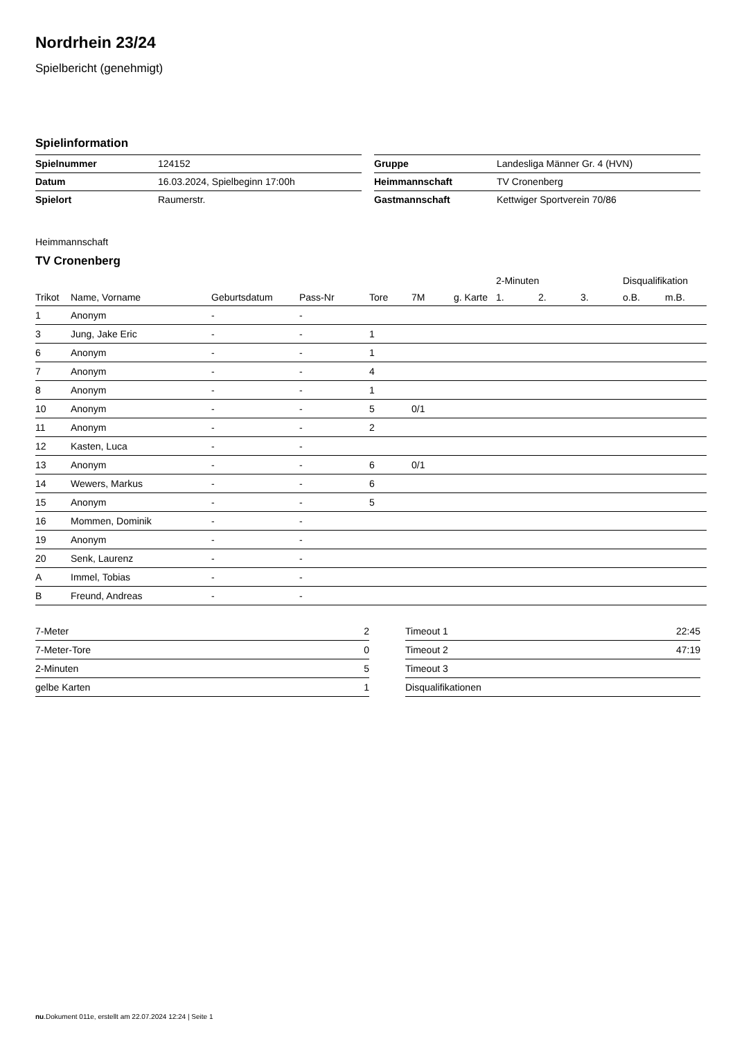Nordrhein 23/24
Spielbericht (genehmigt)
Spielinformation
| Spielnummer | 124152 |
| Datum | 16.03.2024, Spielbeginn 17:00h |
| Spielort | Raumerstr. |
| Gruppe | Landesliga Männer Gr. 4 (HVN) |
| Heimmannschaft | TV Cronenberg |
| Gastmannschaft | Kettwiger Sportverein 70/86 |
Heimmannschaft
TV Cronenberg
| | | | | | | | 2-Minuten | | | Disqualifikation | |
| --- | --- | --- | --- | --- | --- | --- | --- | --- | --- | --- | --- |
| Trikot | Name, Vorname | Geburtsdatum | Pass-Nr | Tore | 7M | g. Karte | 1. | 2. | 3. | o.B. | m.B. |
| 1 | Anonym | - | - | | | | | | | | |
| 3 | Jung, Jake Eric | - | - | 1 | | | | | | | |
| 6 | Anonym | - | - | 1 | | | | | | | |
| 7 | Anonym | - | - | 4 | | | | | | | |
| 8 | Anonym | - | - | 1 | | | | | | | |
| 10 | Anonym | - | - | 5 | 0/1 | | | | | | |
| 11 | Anonym | - | - | 2 | | | | | | | |
| 12 | Kasten, Luca | - | - | | | | | | | | |
| 13 | Anonym | - | - | 6 | 0/1 | | | | | | |
| 14 | Wewers, Markus | - | - | 6 | | | | | | | |
| 15 | Anonym | - | - | 5 | | | | | | | |
| 16 | Mommen, Dominik | - | - | | | | | | | | |
| 19 | Anonym | - | - | | | | | | | | |
| 20 | Senk, Laurenz | - | - | | | | | | | | |
| A | Immel, Tobias | - | - | | | | | | | | |
| B | Freund, Andreas | - | - | | | | | | | | |
| 7-Meter | 2 |
| 7-Meter-Tore | 0 |
| 2-Minuten | 5 |
| gelbe Karten | 1 |
| Timeout 1 | 22:45 |
| Timeout 2 | 47:19 |
| Timeout 3 | |
| Disqualifikationen | |
nu.Dokument 011e, erstellt am 22.07.2024 12:24 | Seite 1